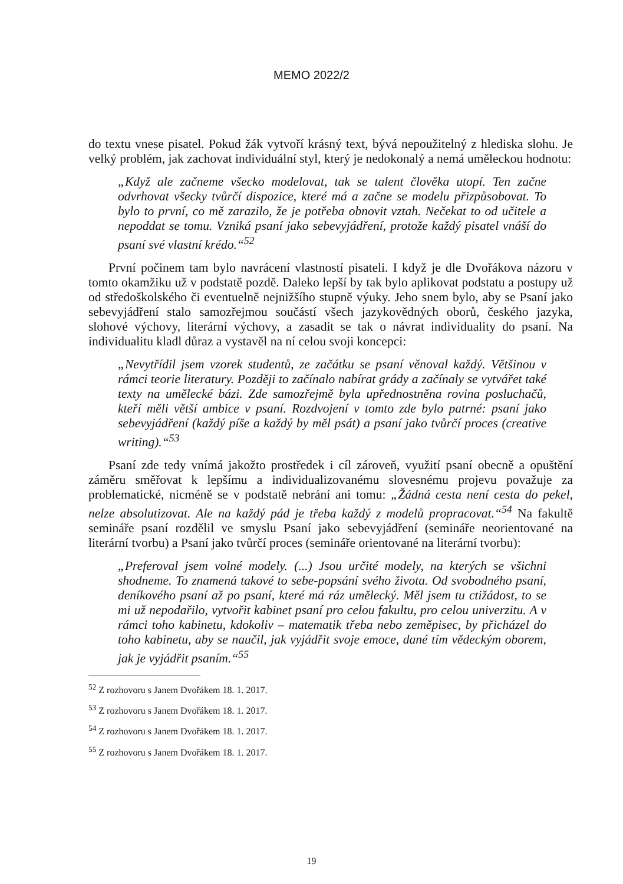MEMO 2022/2
do textu vnese pisatel. Pokud žák vytvoří krásný text, bývá nepoužitelný z hlediska slohu. Je velký problém, jak zachovat individuální styl, který je nedokonalý a nemá uměleckou hodnotu:
„Když ale začneme všecko modelovat, tak se talent člověka utopí. Ten začne odvrhovat všecky tvůrčí dispozice, které má a začne se modelu přizpůsobovat. To bylo to první, co mě zarazilo, že je potřeba obnovit vztah. Nečekat to od učitele a nepoddat se tomu. Vzniká psaní jako sebevyjádření, protože každý pisatel vnáší do psaní své vlastní krédo.“<sup>52</sup>
První počinem tam bylo navrácení vlastností pisateli. I když je dle Dvořákova názoru v tomto okamžiku už v podstatě pozdě. Daleko lepší by tak bylo aplikovat podstatu a postupy už od středoškolského či eventuelně nejnižšího stupně výuky. Jeho snem bylo, aby se Psaní jako sebevyjádření stalo samozřejmou součástí všech jazykovědných oborů, českého jazyka, slohové výchovy, literární výchovy, a zasadit se tak o návrat individuality do psaní. Na individualitu kladl důraz a vystavěl na ní celou svoji koncepci:
„Nevytřídil jsem vzorek studentů, ze začátku se psaní věnoval každý. Většinou v rámci teorie literatury. Později to začínalo nabírat grády a začínaly se vytvářet také texty na umělecké bázi. Zde samozřejmě byla upřednostněna rovina posluchačů, kteří měli větší ambice v psaní. Rozdvojení v tomto zde bylo patrné: psaní jako sebevyjádření (každý píše a každý by měl psát) a psaní jako tvůrčí proces (creative writing).“<sup>53</sup>
Psaní zde tedy vnímá jakožto prostředek i cíl zároveň, využití psaní obecně a opuštění záměru směřovat k lepšímu a individualizovanému slovesnému projevu považuje za problematické, nicméně se v podstatě nebrání ani tomu: „Žádná cesta není cesta do pekel, nelze absolutizovat. Ale na každý pád je třeba každý z modelů propracovat.“<sup>54</sup> Na fakultě semináře psaní rozdělil ve smyslu Psaní jako sebevyjádření (semináře neorientované na literární tvorbu) a Psaní jako tvůrčí proces (semináře orientované na literární tvorbu):
„Preferoval jsem volné modely. (...) Jsou určité modely, na kterých se všichni shodneme. To znamená takové to sebe-popsání svého života. Od svobodného psaní, deníkového psaní až po psaní, které má ráz umělecký. Měl jsem tu ctižádost, to se mi už nepodařilo, vytvořit kabinet psaní pro celou fakultu, pro celou univerzitu. A v rámci toho kabinetu, kdokoliv – matematik třeba nebo zeměpisec, by přicházel do toho kabinetu, aby se naučil, jak vyjádřit svoje emoce, dané tím vědeckým oborem, jak je vyjádřit psaním.“<sup>55</sup>
<sup>52</sup> Z rozhovoru s Janem Dvořákem 18. 1. 2017.
<sup>53</sup> Z rozhovoru s Janem Dvořákem 18. 1. 2017.
<sup>54</sup> Z rozhovoru s Janem Dvořákem 18. 1. 2017.
<sup>55</sup> Z rozhovoru s Janem Dvořákem 18. 1. 2017.
19